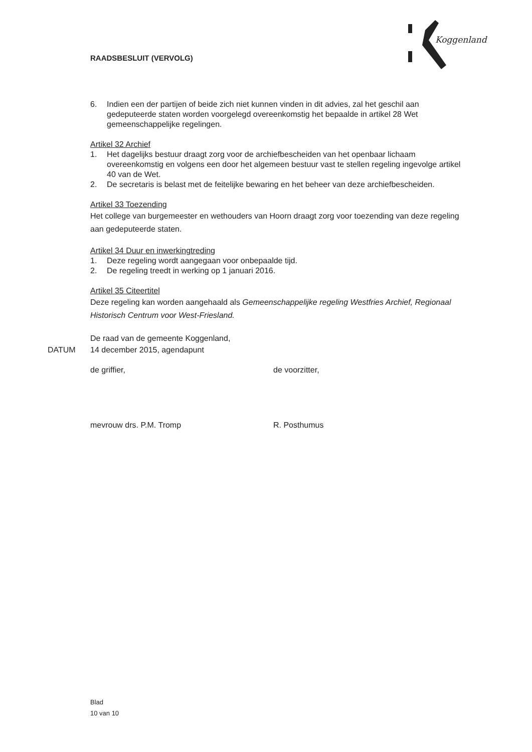RAADSBESLUIT (VERVOLG)
Koggenland
6. Indien een der partijen of beide zich niet kunnen vinden in dit advies, zal het geschil aan gedeputeerde staten worden voorgelegd overeenkomstig het bepaalde in artikel 28 Wet gemeenschappelijke regelingen.
Artikel 32 Archief
1. Het dagelijks bestuur draagt zorg voor de archiefbescheiden van het openbaar lichaam overeenkomstig en volgens een door het algemeen bestuur vast te stellen regeling ingevolge artikel 40 van de Wet.
2. De secretaris is belast met de feitelijke bewaring en het beheer van deze archiefbescheiden.
Artikel 33 Toezending
Het college van burgemeester en wethouders van Hoorn draagt zorg voor toezending van deze regeling aan gedeputeerde staten.
Artikel 34 Duur en inwerkingtreding
1. Deze regeling wordt aangegaan voor onbepaalde tijd.
2. De regeling treedt in werking op 1 januari 2016.
Artikel 35 Citeertitel
Deze regeling kan worden aangehaald als Gemeenschappelijke regeling Westfries Archief, Regionaal Historisch Centrum voor West-Friesland.
De raad van de gemeente Koggenland,
DATUM 14 december 2015, agendapunt
de griffier,
mevrouw drs. P.M. Tromp
de voorzitter,
R. Posthumus
Blad
10 van 10